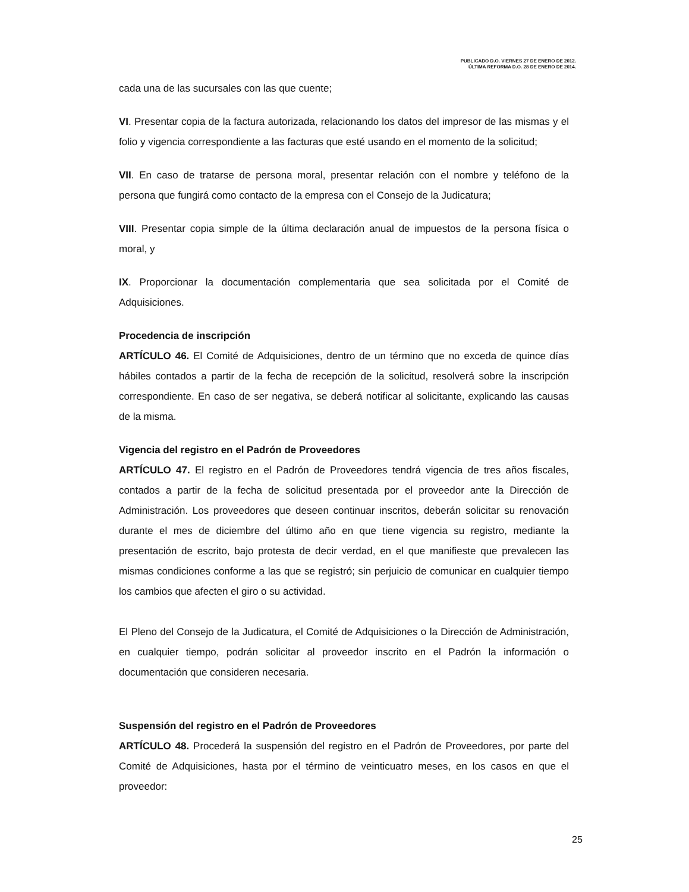PUBLICADO D.O. VIERNES 27 DE ENERO DE 2012.
ÚLTIMA REFORMA D.O. 28 DE ENERO DE 2014.
cada una de las sucursales con las que cuente;
VI. Presentar copia de la factura autorizada, relacionando los datos del impresor de las mismas y el folio y vigencia correspondiente a las facturas que esté usando en el momento de la solicitud;
VII. En caso de tratarse de persona moral, presentar relación con el nombre y teléfono de la persona que fungirá como contacto de la empresa con el Consejo de la Judicatura;
VIII. Presentar copia simple de la última declaración anual de impuestos de la persona física o moral, y
IX. Proporcionar la documentación complementaria que sea solicitada por el Comité de Adquisiciones.
Procedencia de inscripción
ARTÍCULO 46. El Comité de Adquisiciones, dentro de un término que no exceda de quince días hábiles contados a partir de la fecha de recepción de la solicitud, resolverá sobre la inscripción correspondiente. En caso de ser negativa, se deberá notificar al solicitante, explicando las causas de la misma.
Vigencia del registro en el Padrón de Proveedores
ARTÍCULO 47. El registro en el Padrón de Proveedores tendrá vigencia de tres años fiscales, contados a partir de la fecha de solicitud presentada por el proveedor ante la Dirección de Administración. Los proveedores que deseen continuar inscritos, deberán solicitar su renovación durante el mes de diciembre del último año en que tiene vigencia su registro, mediante la presentación de escrito, bajo protesta de decir verdad, en el que manifieste que prevalecen las mismas condiciones conforme a las que se registró; sin perjuicio de comunicar en cualquier tiempo los cambios que afecten el giro o su actividad.
El Pleno del Consejo de la Judicatura, el Comité de Adquisiciones o la Dirección de Administración, en cualquier tiempo, podrán solicitar al proveedor inscrito en el Padrón la información o documentación que consideren necesaria.
Suspensión del registro en el Padrón de Proveedores
ARTÍCULO 48. Procederá la suspensión del registro en el Padrón de Proveedores, por parte del Comité de Adquisiciones, hasta por el término de veinticuatro meses, en los casos en que el proveedor:
25